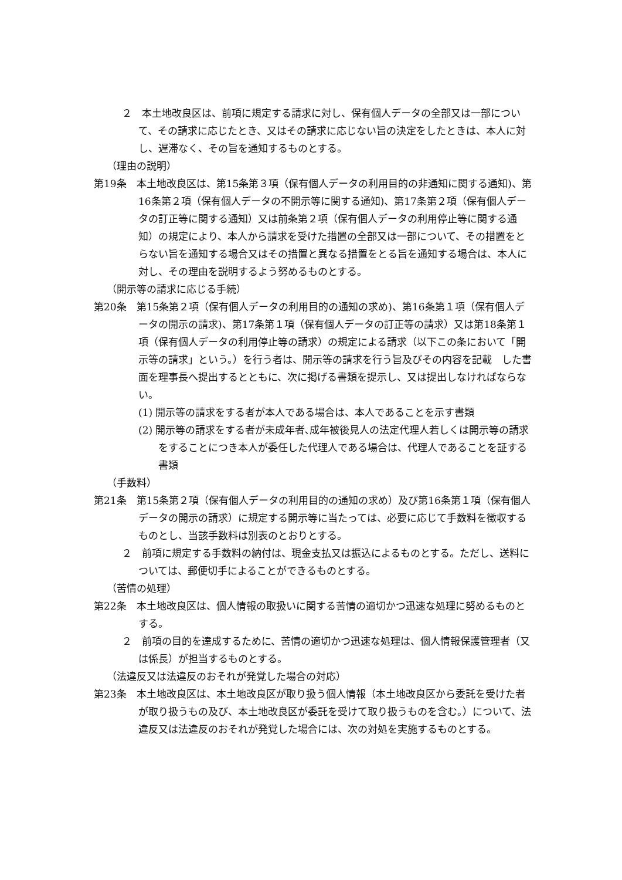２　本土地改良区は、前項に規定する請求に対し、保有個人データの全部又は一部について、その請求に応じたとき、又はその請求に応じない旨の決定をしたときは、本人に対し、遅滞なく、その旨を通知するものとする。
（理由の説明）
第19条　本土地改良区は、第15条第３項（保有個人データの利用目的の非通知に関する通知)、第16条第２項（保有個人データの不開示等に関する通知)、第17条第２項（保有個人データの訂正等に関する通知）又は前条第２項（保有個人データの利用停止等に関する通知）の規定により、本人から請求を受けた措置の全部又は一部について、その措置をとらない旨を通知する場合又はその措置と異なる措置をとる旨を通知する場合は、本人に対し、その理由を説明するよう努めるものとする。
（開示等の請求に応じる手続）
第20条　第15条第２項（保有個人データの利用目的の通知の求め)、第16条第１項（保有個人データの開示の請求)、第17条第１項（保有個人データの訂正等の請求）又は第18条第１項（保有個人データの利用停止等の請求）の規定による請求（以下この条において「開示等の請求」という。）を行う者は、開示等の請求を行う旨及びその内容を記載　した書面を理事長へ提出するとともに、次に掲げる書類を提示し、又は提出しなければならない。
(1) 開示等の請求をする者が本人である場合は、本人であることを示す書類
(2) 開示等の請求をする者が未成年者､成年被後見人の法定代理人若しくは開示等の請求をすることにつき本人が委任した代理人である場合は、代理人であることを証する書類
（手数料）
第21条　第15条第２項（保有個人データの利用目的の通知の求め）及び第16条第１項（保有個人データの開示の請求）に規定する開示等に当たっては、必要に応じて手数料を徴収するものとし、当該手数料は別表のとおりとする。
２　前項に規定する手数料の納付は、現金支払又は振込によるものとする。ただし、送料については、郵便切手によることができるものとする。
（苦情の処理）
第22条　本土地改良区は、個人情報の取扱いに関する苦情の適切かつ迅速な処理に努めるものとする。
２　前項の目的を達成するために、苦情の適切かつ迅速な処理は、個人情報保護管理者（又は係長）が担当するものとする。
（法違反又は法違反のおそれが発覚した場合の対応）
第23条　本土地改良区は、本土地改良区が取り扱う個人情報（本土地改良区から委託を受けた者が取り扱うもの及び、本土地改良区が委託を受けて取り扱うものを含む。）について、法違反又は法違反のおそれが発覚した場合には、次の対処を実施するものとする。